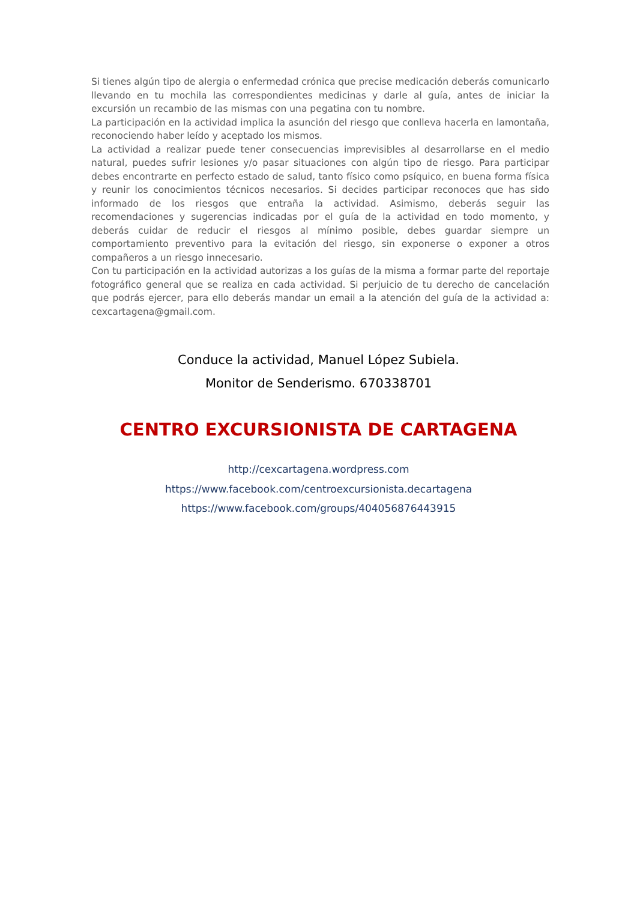Si tienes algún tipo de alergia o enfermedad crónica que precise medicación deberás comunicarlo llevando en tu mochila las correspondientes medicinas y darle al guía, antes de iniciar la excursión un recambio de las mismas con una pegatina con tu nombre.
La participación en la actividad implica la asunción del riesgo que conlleva hacerla en lamontaña, reconociendo haber leído y aceptado los mismos.
La actividad a realizar puede tener consecuencias imprevisibles al desarrollarse en el medio natural, puedes sufrir lesiones y/o pasar situaciones con algún tipo de riesgo. Para participar debes encontrarte en perfecto estado de salud, tanto físico como psíquico, en buena forma física y reunir los conocimientos técnicos necesarios. Si decides participar reconoces que has sido informado de los riesgos que entraña la actividad. Asimismo, deberás seguir las recomendaciones y sugerencias indicadas por el guía de la actividad en todo momento, y deberás cuidar de reducir el riesgos al mínimo posible, debes guardar siempre un comportamiento preventivo para la evitación del riesgo, sin exponerse o exponer a otros compañeros a un riesgo innecesario.
Con tu participación en la actividad autorizas a los guías de la misma a formar parte del reportaje fotográfico general que se realiza en cada actividad. Si perjuicio de tu derecho de cancelación que podrás ejercer, para ello deberás mandar un email a la atención del guía de la actividad a: cexcartagena@gmail.com.
Conduce la actividad, Manuel López Subiela.
Monitor de Senderismo. 670338701
CENTRO EXCURSIONISTA DE CARTAGENA
http://cexcartagena.wordpress.com
https://www.facebook.com/centroexcursionista.decartagena
https://www.facebook.com/groups/404056876443915